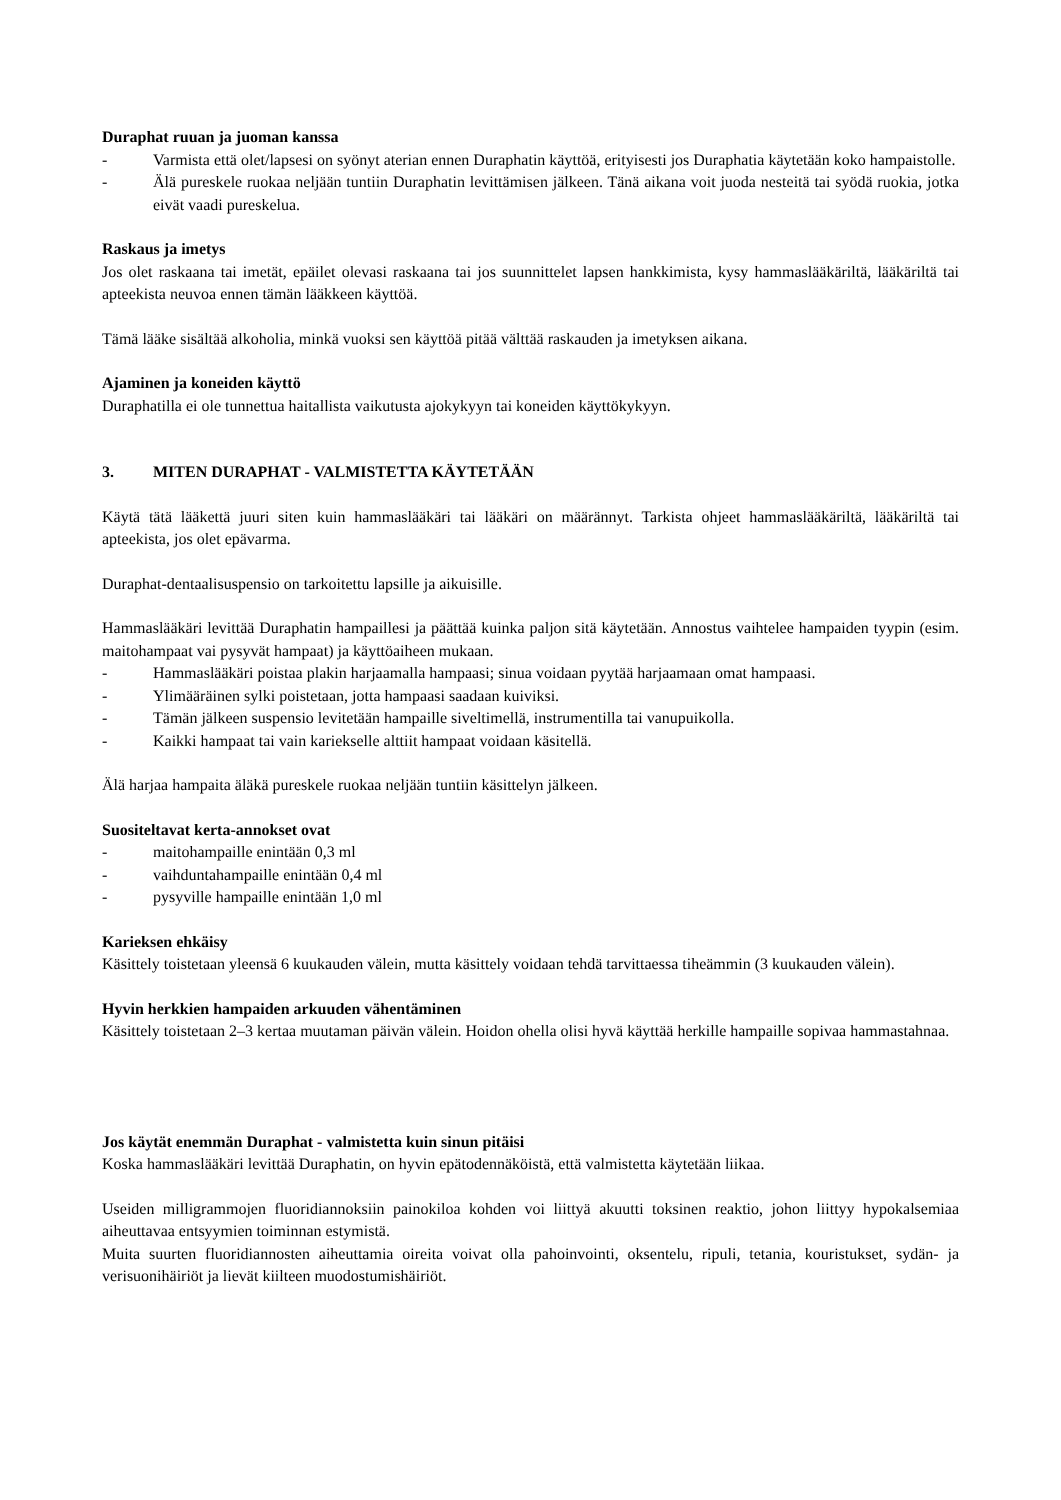Duraphat ruuan ja juoman kanssa
- Varmista että olet/lapsesi on syönyt aterian ennen Duraphatin käyttöä, erityisesti jos Duraphatia käytetään koko hampaistolle.
- Älä pureskele ruokaa neljään tuntiin Duraphatin levittämisen jälkeen. Tänä aikana voit juoda nesteitä tai syödä ruokia, jotka eivät vaadi pureskelua.
Raskaus ja imetys
Jos olet raskaana tai imetät, epäilet olevasi raskaana tai jos suunnittelet lapsen hankkimista, kysy hammaslääkäriltä, lääkäriltä tai apteekista neuvoa ennen tämän lääkkeen käyttöä.
Tämä lääke sisältää alkoholia, minkä vuoksi sen käyttöä pitää välttää raskauden ja imetyksen aikana.
Ajaminen ja koneiden käyttö
Duraphatilla ei ole tunnettua haitallista vaikutusta ajokykyyn tai koneiden käyttökykyyn.
3. MITEN DURAPHAT - VALMISTETTA KÄYTETÄÄN
Käytä tätä lääkettä juuri siten kuin hammaslääkäri tai lääkäri on määrännyt. Tarkista ohjeet hammaslääkäriltä, lääkäriltä tai apteekista, jos olet epävarma.
Duraphat-dentaalisuspensio on tarkoitettu lapsille ja aikuisille.
Hammaslääkäri levittää Duraphatin hampaillesi ja päättää kuinka paljon sitä käytetään. Annostus vaihtelee hampaiden tyypin (esim. maitohampaat vai pysyvät hampaat) ja käyttöaiheen mukaan.
- Hammaslääkäri poistaa plakin harjaamalla hampaasi; sinua voidaan pyytää harjaamaan omat hampaasi.
- Ylimääräinen sylki poistetaan, jotta hampaasi saadaan kuiviksi.
- Tämän jälkeen suspensio levitetään hampaille siveltimellä, instrumentilla tai vanupuikolla.
- Kaikki hampaat tai vain kariekselle alttiit hampaat voidaan käsitellä.
Älä harjaa hampaita äläkä pureskele ruokaa neljään tuntiin käsittelyn jälkeen.
Suositeltavat kerta-annokset ovat
- maitohampaille enintään 0,3 ml
- vaihduntahampaille enintään 0,4 ml
- pysyville hampaille enintään 1,0 ml
Karieksen ehkäisy
Käsittely toistetaan yleensä 6 kuukauden välein, mutta käsittely voidaan tehdä tarvittaessa tiheämmin (3 kuukauden välein).
Hyvin herkkien hampaiden arkuuden vähentäminen
Käsittely toistetaan 2–3 kertaa muutaman päivän välein. Hoidon ohella olisi hyvä käyttää herkille hampaille sopivaa hammastahnaa.
Jos käytät enemmän Duraphat - valmistetta kuin sinun pitäisi
Koska hammaslääkäri levittää Duraphatin, on hyvin epätodennäköistä, että valmistetta käytetään liikaa.
Useiden milligrammojen fluoridiannoksiin painokiloa kohden voi liittyä akuutti toksinen reaktio, johon liittyy hypokalsemiaa aiheuttavaa entsyymien toiminnan estymistä.
Muita suurten fluoridiannosten aiheuttamia oireita voivat olla pahoinvointi, oksentelu, ripuli, tetania, kouristukset, sydän- ja verisuonihäiriöt ja lievät kiilteen muodostumishäiriöt.